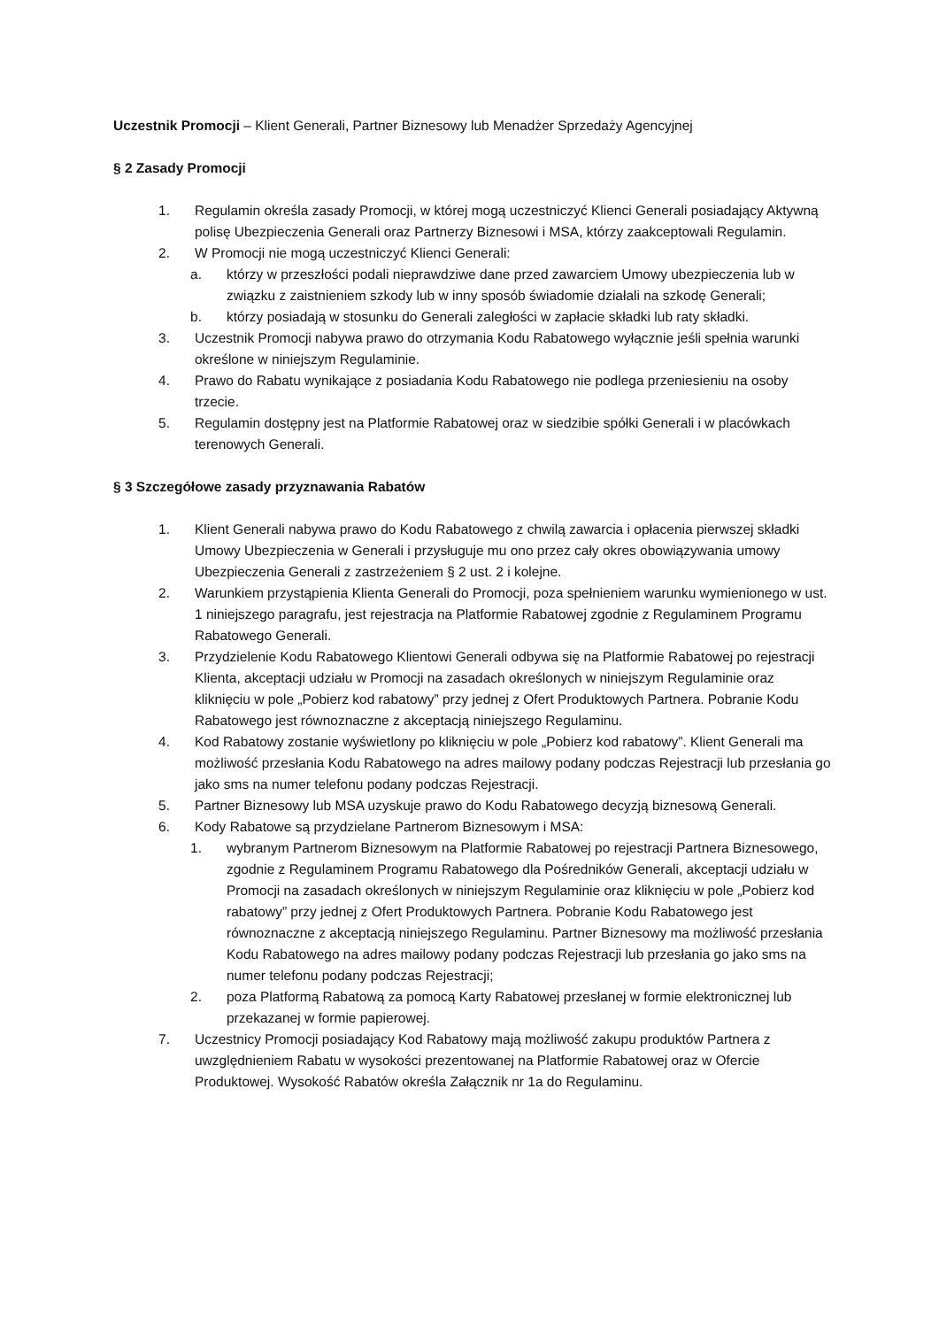Uczestnik Promocji – Klient Generali, Partner Biznesowy lub Menadżer Sprzedaży Agencyjnej
§ 2 Zasady Promocji
1. Regulamin określa zasady Promocji, w której mogą uczestniczyć Klienci Generali posiadający Aktywną polisę Ubezpieczenia Generali oraz Partnerzy Biznesowi i MSA, którzy zaakceptowali Regulamin.
2. W Promocji nie mogą uczestniczyć Klienci Generali:
a. którzy w przeszłości podali nieprawdziwe dane przed zawarciem Umowy ubezpieczenia lub w związku z zaistnieniem szkody lub w inny sposób świadomie działali na szkodę Generali;
b. którzy posiadają w stosunku do Generali zaległości w zapłacie składki lub raty składki.
3. Uczestnik Promocji nabywa prawo do otrzymania Kodu Rabatowego wyłącznie jeśli spełnia warunki określone w niniejszym Regulaminie.
4. Prawo do Rabatu wynikające z posiadania Kodu Rabatowego nie podlega przeniesieniu na osoby trzecie.
5. Regulamin dostępny jest na Platformie Rabatowej oraz w siedzibie spółki Generali i w placówkach terenowych Generali.
§ 3 Szczegółowe zasady przyznawania Rabatów
1. Klient Generali nabywa prawo do Kodu Rabatowego z chwilą zawarcia i opłacenia pierwszej składki Umowy Ubezpieczenia w Generali i przysługuje mu ono przez cały okres obowiązywania umowy Ubezpieczenia Generali z zastrzeżeniem § 2 ust. 2 i kolejne.
2. Warunkiem przystąpienia Klienta Generali do Promocji, poza spełnieniem warunku wymienionego w ust. 1 niniejszego paragrafu, jest rejestracja na Platformie Rabatowej zgodnie z Regulaminem Programu Rabatowego Generali.
3. Przydzielenie Kodu Rabatowego Klientowi Generali odbywa się na Platformie Rabatowej po rejestracji Klienta, akceptacji udziału w Promocji na zasadach określonych w niniejszym Regulaminie oraz kliknięciu w pole „Pobierz kod rabatowy” przy jednej z Ofert Produktowych Partnera. Pobranie Kodu Rabatowego jest równoznaczne z akceptacją niniejszego Regulaminu.
4. Kod Rabatowy zostanie wyświetlony po kliknięciu w pole „Pobierz kod rabatowy”. Klient Generali ma możliwość przesłania Kodu Rabatowego na adres mailowy podany podczas Rejestracji lub przesłania go jako sms na numer telefonu podany podczas Rejestracji.
5. Partner Biznesowy lub MSA uzyskuje prawo do Kodu Rabatowego decyzją biznesową Generali.
6. Kody Rabatowe są przydzielane Partnerom Biznesowym i MSA:
1. wybranym Partnerom Biznesowym na Platformie Rabatowej po rejestracji Partnera Biznesowego, zgodnie z Regulaminem Programu Rabatowego dla Pośredników Generali, akceptacji udziału w Promocji na zasadach określonych w niniejszym Regulaminie oraz kliknięciu w pole „Pobierz kod rabatowy” przy jednej z Ofert Produktowych Partnera. Pobranie Kodu Rabatowego jest równoznaczne z akceptacją niniejszego Regulaminu. Partner Biznesowy ma możliwość przesłania Kodu Rabatowego na adres mailowy podany podczas Rejestracji lub przesłania go jako sms na numer telefonu podany podczas Rejestracji;
2. poza Platformą Rabatową za pomocą Karty Rabatowej przesłanej w formie elektronicznej lub przekazanej w formie papierowej.
7. Uczestnicy Promocji posiadający Kod Rabatowy mają możliwość zakupu produktów Partnera z uwzględnieniem Rabatu w wysokości prezentowanej na Platformie Rabatowej oraz w Ofercie Produktowej. Wysokość Rabatów określa Załącznik nr 1a do Regulaminu.